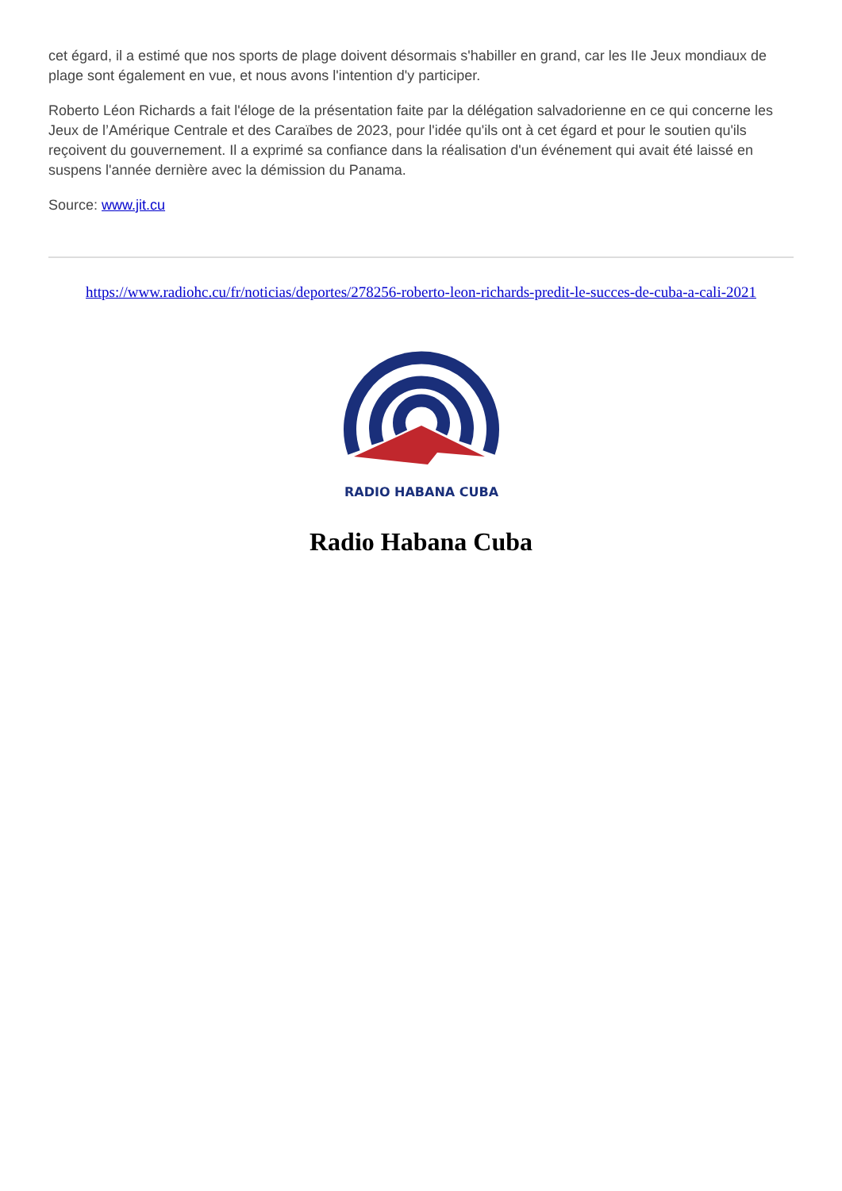cet égard, il a estimé que nos sports de plage doivent désormais s'habiller en grand, car les IIe Jeux mondiaux de plage sont également en vue, et nous avons l'intention d'y participer.
Roberto Léon Richards a fait l'éloge de la présentation faite par la délégation salvadorienne en ce qui concerne les Jeux de l’Amérique Centrale et des Caraïbes de 2023, pour l'idée qu'ils ont à cet égard et pour le soutien qu'ils reçoivent du gouvernement. Il a exprimé sa confiance dans la réalisation d'un événement qui avait été laissé en suspens l'année dernière avec la démission du Panama.
Source: www.jit.cu
https://www.radiohc.cu/fr/noticias/deportes/278256-roberto-leon-richards-predit-le-succes-de-cuba-a-cali-2021
RADIO HABANA CUBA
Radio Habana Cuba